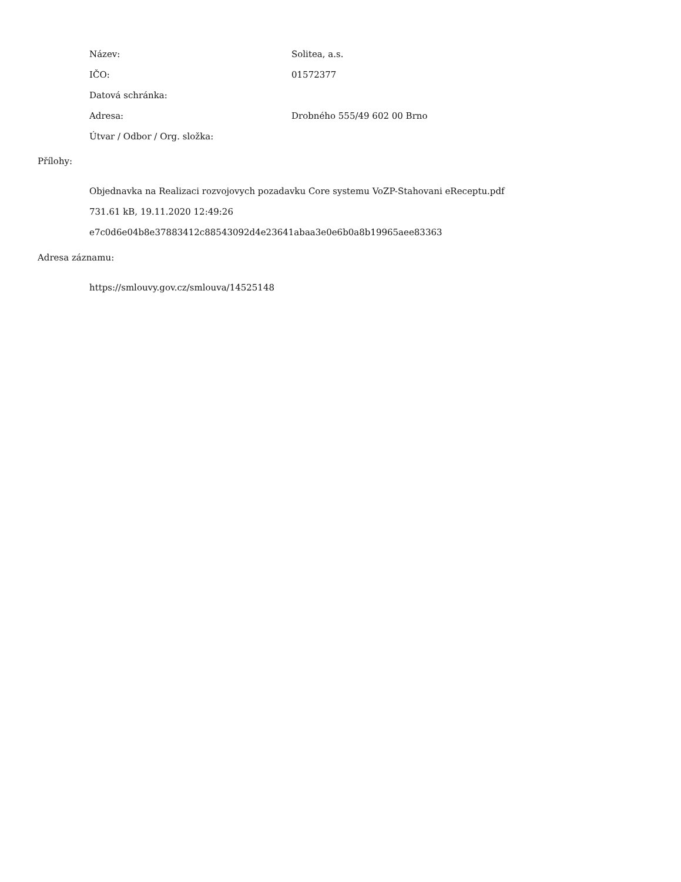| Název: | Solitea, a.s. |
| IČO: | 01572377 |
| Datová schránka: | |
| Adresa: | Drobného 555/49 602 00 Brno |
| Útvar / Odbor / Org. složka: | |
Přílohy:
Objednavka na Realizaci rozvojovych pozadavku Core systemu VoZP-Stahovani eReceptu.pdf
731.61 kB, 19.11.2020 12:49:26
e7c0d6e04b8e37883412c88543092d4e23641abaa3e0e6b0a8b19965aee83363
Adresa záznamu:
https://smlouvy.gov.cz/smlouva/14525148